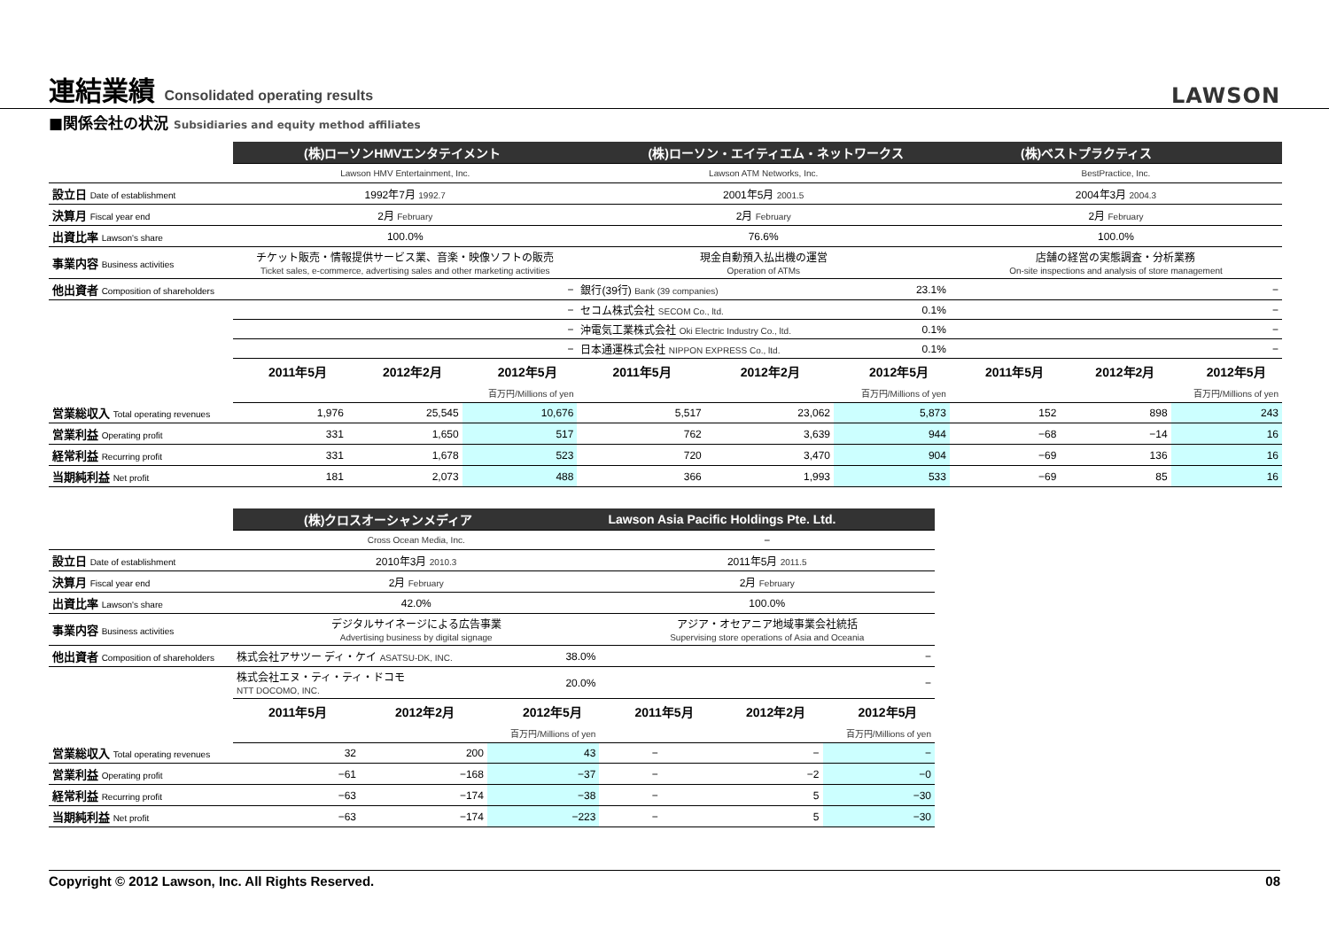連結業績 Consolidated operating results
LAWSON
■関係会社の状況 Subsidiaries and equity method affiliates
| | (株)ローソンHMVエンタテイメント | | | (株)ローソン・エイティエム・ネットワークス | | | (株)ベストプラクティス | | |
| | Lawson HMV Entertainment, Inc. | | | Lawson ATM Networks, Inc. | | | BestPractice, Inc. | | |
| 設立日 Date of establishment | 1992年7月 1992.7 | | | 2001年5月 2001.5 | | | 2004年3月 2004.3 | | |
| 決算月 Fiscal year end | 2月 February | | | 2月 February | | | 2月 February | | |
| 出資比率 Lawson's share | 100.0% | | | 76.6% | | | 100.0% | | |
| 事業内容 Business activities | チケット販売・情報提供サービス業、音楽・映像ソフトの販売 Ticket sales, e-commerce, advertising sales and other marketing activities | | | 現金自動預入払出機の運営 Operation of ATMs | | | 店舗の経営の実態調査・分析業務 On-site inspections and analysis of store management | | |
| 他出資者 Composition of shareholders | − | | | 銀行(39行) Bank (39 companies) | | 23.1% | − | | |
| | − | | | セコム株式会社 SECOM Co., ltd. | | 0.1% | − | | |
| | − | | | 沖電気工業株式会社 Oki Electric Industry Co., ltd. | | 0.1% | − | | |
| | − | | | 日本通運株式会社 NIPPON EXPRESS Co., ltd. | | 0.1% | − | | |
| | 2011年5月 | 2012年2月 | 2012年5月 | 2011年5月 | 2012年2月 | 2012年5月 | 2011年5月 | 2012年2月 | 2012年5月 |
| | | | 百万円/Millions of yen | | | 百万円/Millions of yen | | | 百万円/Millions of yen |
| 営業総収入 Total operating revenues | 1,976 | 25,545 | 10,676 | 5,517 | 23,062 | 5,873 | 152 | 898 | 243 |
| 営業利益 Operating profit | 331 | 1,650 | 517 | 762 | 3,639 | 944 | −68 | −14 | 16 |
| 経常利益 Recurring profit | 331 | 1,678 | 523 | 720 | 3,470 | 904 | −69 | 136 | 16 |
| 当期純利益 Net profit | 181 | 2,073 | 488 | 366 | 1,993 | 533 | −69 | 85 | 16 |
| | (株)クロスオーシャンメディア | | | Lawson Asia Pacific Holdings Pte. Ltd. | | |
| | Cross Ocean Media, Inc. | | | − | | |
| 設立日 Date of establishment | 2010年3月 2010.3 | | | 2011年5月 2011.5 | | |
| 決算月 Fiscal year end | 2月 February | | | 2月 February | | |
| 出資比率 Lawson's share | 42.0% | | | 100.0% | | |
| 事業内容 Business activities | デジタルサイネージによる広告事業 Advertising business by digital signage | | | アジア・オセアニア地域事業会社統括 Supervising store operations of Asia and Oceania | | |
| 他出資者 Composition of shareholders | 株式会社アサツー ディ・ケイ ASATSU-DK, INC. | | 38.0% | − | | |
| | 株式会社エヌ・ティ・ティ・ドコモ NTT DOCOMO, INC. | | 20.0% | − | | |
| | 2011年5月 | 2012年2月 | 2012年5月 | 2011年5月 | 2012年2月 | 2012年5月 |
| | | | 百万円/Millions of yen | | | 百万円/Millions of yen |
| 営業総収入 Total operating revenues | 32 | 200 | 43 | − | − | − |
| 営業利益 Operating profit | −61 | −168 | −37 | − | −2 | −0 |
| 経常利益 Recurring profit | −63 | −174 | −38 | − | 5 | −30 |
| 当期純利益 Net profit | −63 | −174 | −223 | − | 5 | −30 |
Copyright © 2012 Lawson, Inc. All Rights Reserved. 08